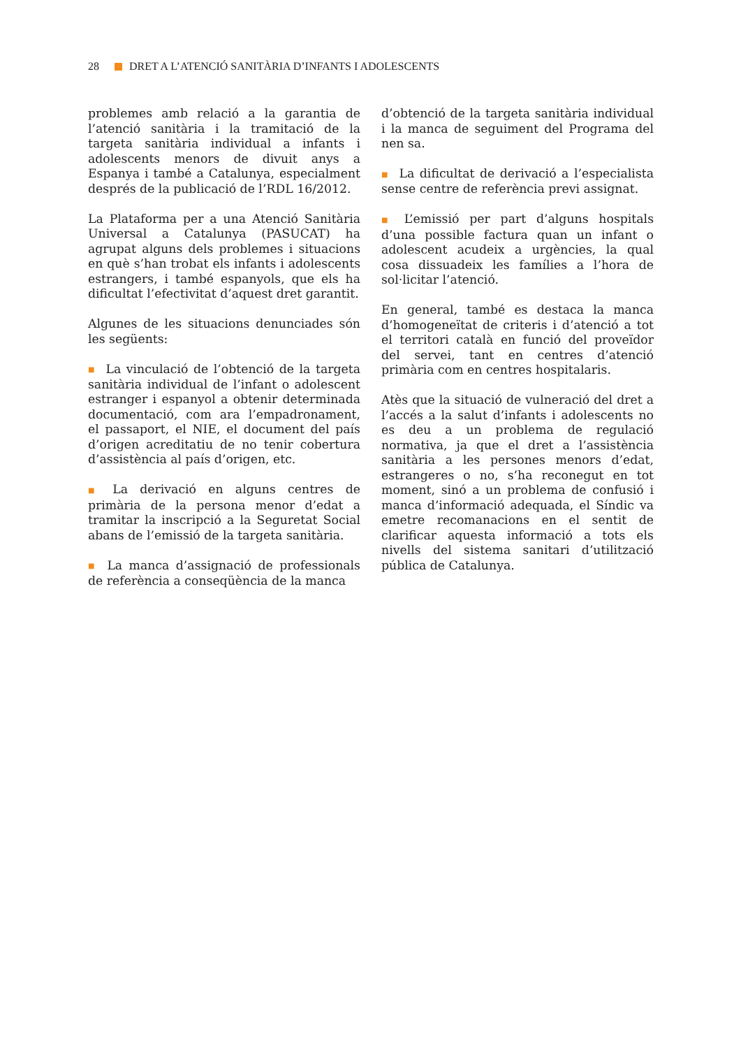28 DRET A L’ATENCIÓ SANITÀRIA D’INFANTS I ADOLESCENTS
problemes amb relació a la garantia de l’atenció sanitària i la tramitació de la targeta sanitària individual a infants i adolescents menors de divuit anys a Espanya i també a Catalunya, especialment després de la publicació de l’RDL 16/2012.
La Plataforma per a una Atenció Sanitària Universal a Catalunya (PASUCAT) ha agrupat alguns dels problemes i situacions en què s’han trobat els infants i adolescents estrangers, i també espanyols, que els ha dificultat l’efectivitat d’aquest dret garantit.
Algunes de les situacions denunciades són les següents:
■ La vinculació de l’obtenció de la targeta sanitària individual de l’infant o adolescent estranger i espanyol a obtenir determinada documentació, com ara l’empadronament, el passaport, el NIE, el document del país d’origen acreditatiu de no tenir cobertura d’assistència al país d’origen, etc.
■ La derivació en alguns centres de primària de la persona menor d’edat a tramitar la inscripció a la Seguretat Social abans de l’emissió de la targeta sanitària.
■ La manca d’assignació de professionals de referència a conseqüència de la manca
d’obtenció de la targeta sanitària individual i la manca de seguiment del Programa del nen sa.
■ La dificultat de derivació a l’especialista sense centre de referència previ assignat.
■ L’emissió per part d’alguns hospitals d’una possible factura quan un infant o adolescent acudeix a urgències, la qual cosa dissuadeix les famílies a l’hora de sol·licitar l’atenció.
En general, també es destaca la manca d’homogeneïtat de criteris i d’atenció a tot el territori català en funció del proveïdor del servei, tant en centres d’atenció primària com en centres hospitalaris.
Atès que la situació de vulneració del dret a l’accés a la salut d’infants i adolescents no es deu a un problema de regulació normativa, ja que el dret a l’assistència sanitària a les persones menors d’edat, estrangeres o no, s’ha reconegut en tot moment, sinó a un problema de confusió i manca d’informació adequada, el Síndic va emetre recomanacions en el sentit de clarificar aquesta informació a tots els nivells del sistema sanitari d’utilització pública de Catalunya.